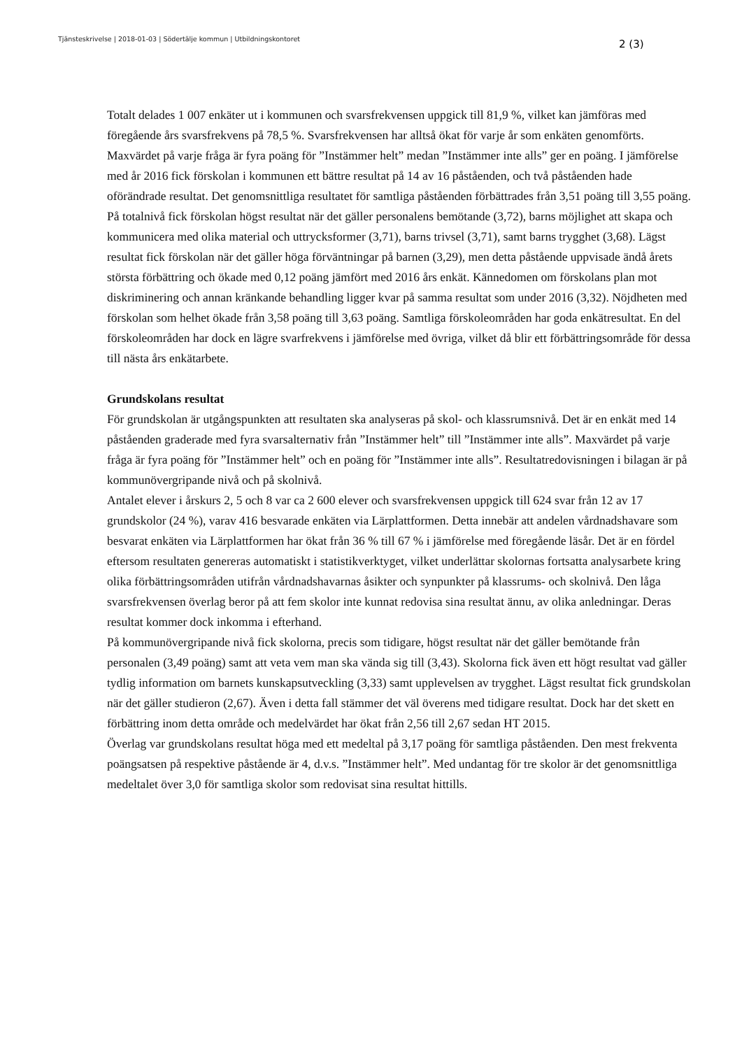Tjänsteskrivelse | 2018-01-03 | Södertälje kommun | Utbildningskontoret
2 (3)
Totalt delades 1 007 enkäter ut i kommunen och svarsfrekvensen uppgick till 81,9 %, vilket kan jämföras med föregående års svarsfrekvens på 78,5 %. Svarsfrekvensen har alltså ökat för varje år som enkäten genomförts. Maxvärdet på varje fråga är fyra poäng för ”Instämmer helt” medan ”Instämmer inte alls” ger en poäng. I jämförelse med år 2016 fick förskolan i kommunen ett bättre resultat på 14 av 16 påståenden, och två påståenden hade oförändrade resultat. Det genomsnittliga resultatet för samtliga påståenden förbättrades från 3,51 poäng till 3,55 poäng. På totalnivå fick förskolan högst resultat när det gäller personalens bemötande (3,72), barns möjlighet att skapa och kommunicera med olika material och uttrycksformer (3,71), barns trivsel (3,71), samt barns trygghet (3,68). Lägst resultat fick förskolan när det gäller höga förväntningar på barnen (3,29), men detta påstående uppvisade ändå årets största förbättring och ökade med 0,12 poäng jämfört med 2016 års enkät. Kännedomen om förskolans plan mot diskriminering och annan kränkande behandling ligger kvar på samma resultat som under 2016 (3,32). Nöjdheten med förskolan som helhet ökade från 3,58 poäng till 3,63 poäng. Samtliga förskoleområden har goda enkätresultat. En del förskoleområden har dock en lägre svarfrekvens i jämförelse med övriga, vilket då blir ett förbättringsområde för dessa till nästa års enkätarbete.
Grundskolans resultat
För grundskolan är utgångspunkten att resultaten ska analyseras på skol- och klassrumsnivå. Det är en enkät med 14 påståenden graderade med fyra svarsalternativ från ”Instämmer helt” till ”Instämmer inte alls”. Maxvärdet på varje fråga är fyra poäng för ”Instämmer helt” och en poäng för ”Instämmer inte alls”. Resultatredovisningen i bilagan är på kommunövergripande nivå och på skolnivå.
Antalet elever i årskurs 2, 5 och 8 var ca 2 600 elever och svarsfrekvensen uppgick till 624 svar från 12 av 17 grundskolor (24 %), varav 416 besvarade enkäten via Lärplattformen. Detta innebär att andelen vårdnadshavare som besvarat enkäten via Lärplattformen har ökat från 36 % till 67 % i jämförelse med föregående läsår. Det är en fördel eftersom resultaten genereras automatiskt i statistikverktyget, vilket underlättar skolornas fortsatta analysarbete kring olika förbättringsområden utifrån vårdnadshavarnas åsikter och synpunkter på klassrums- och skolnivå. Den låga svarsfrekvensen överlag beror på att fem skolor inte kunnat redovisa sina resultat ännu, av olika anledningar. Deras resultat kommer dock inkomma i efterhand.
På kommunövergripande nivå fick skolorna, precis som tidigare, högst resultat när det gäller bemötande från personalen (3,49 poäng) samt att veta vem man ska vända sig till (3,43). Skolorna fick även ett högt resultat vad gäller tydlig information om barnets kunskapsutveckling (3,33) samt upplevelsen av trygghet. Lägst resultat fick grundskolan när det gäller studieron (2,67). Även i detta fall stämmer det väl överens med tidigare resultat. Dock har det skett en förbättring inom detta område och medelvärdet har ökat från 2,56 till 2,67 sedan HT 2015.
Överlag var grundskolans resultat höga med ett medeltal på 3,17 poäng för samtliga påståenden. Den mest frekventa poängsatsen på respektive påstående är 4, d.v.s. ”Instämmer helt”. Med undantag för tre skolor är det genomsnittliga medeltalet över 3,0 för samtliga skolor som redovisat sina resultat hittills.